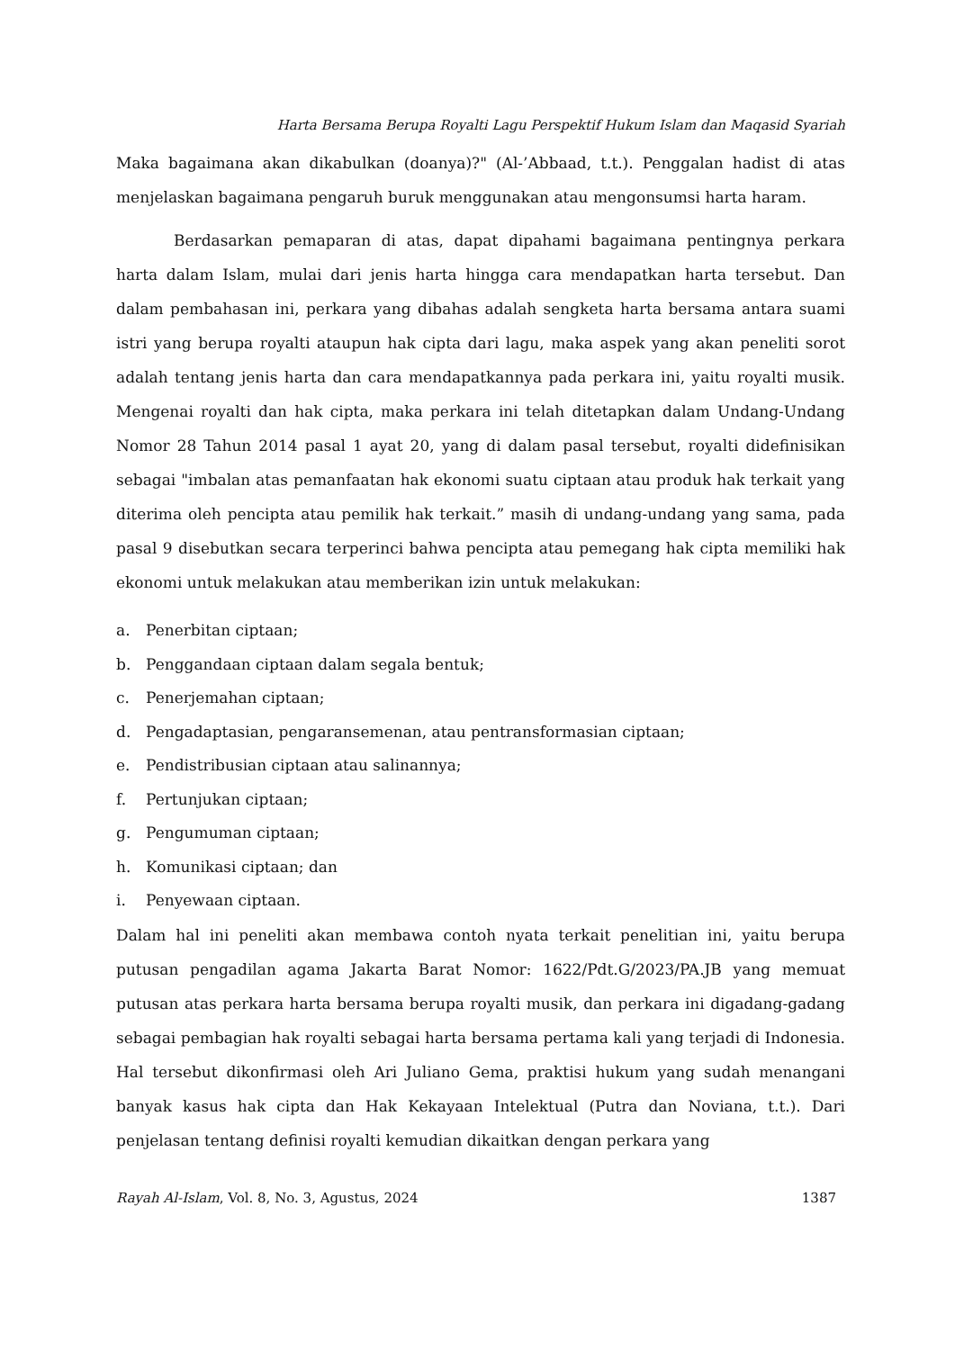Harta Bersama Berupa Royalti Lagu Perspektif Hukum Islam dan Maqasid Syariah
Maka bagaimana akan dikabulkan (doanya)?" (Al-’Abbaad, t.t.). Penggalan hadist di atas menjelaskan bagaimana pengaruh buruk menggunakan atau mengonsumsi harta haram.
Berdasarkan pemaparan di atas, dapat dipahami bagaimana pentingnya perkara harta dalam Islam, mulai dari jenis harta hingga cara mendapatkan harta tersebut. Dan dalam pembahasan ini, perkara yang dibahas adalah sengketa harta bersama antara suami istri yang berupa royalti ataupun hak cipta dari lagu, maka aspek yang akan peneliti sorot adalah tentang jenis harta dan cara mendapatkannya pada perkara ini, yaitu royalti musik. Mengenai royalti dan hak cipta, maka perkara ini telah ditetapkan dalam Undang-Undang Nomor 28 Tahun 2014 pasal 1 ayat 20, yang di dalam pasal tersebut, royalti didefinisikan sebagai "imbalan atas pemanfaatan hak ekonomi suatu ciptaan atau produk hak terkait yang diterima oleh pencipta atau pemilik hak terkait.” masih di undang-undang yang sama, pada pasal 9 disebutkan secara terperinci bahwa pencipta atau pemegang hak cipta memiliki hak ekonomi untuk melakukan atau memberikan izin untuk melakukan:
a. Penerbitan ciptaan;
b. Penggandaan ciptaan dalam segala bentuk;
c. Penerjemahan ciptaan;
d. Pengadaptasian, pengaransemenan, atau pentransformasian ciptaan;
e. Pendistribusian ciptaan atau salinannya;
f. Pertunjukan ciptaan;
g. Pengumuman ciptaan;
h. Komunikasi ciptaan; dan
i. Penyewaan ciptaan.
Dalam hal ini peneliti akan membawa contoh nyata terkait penelitian ini, yaitu berupa putusan pengadilan agama Jakarta Barat Nomor: 1622/Pdt.G/2023/PA.JB yang memuat putusan atas perkara harta bersama berupa royalti musik, dan perkara ini digadang-gadang sebagai pembagian hak royalti sebagai harta bersama pertama kali yang terjadi di Indonesia. Hal tersebut dikonfirmasi oleh Ari Juliano Gema, praktisi hukum yang sudah menangani banyak kasus hak cipta dan Hak Kekayaan Intelektual (Putra dan Noviana, t.t.). Dari penjelasan tentang definisi royalti kemudian dikaitkan dengan perkara yang
Rayah Al-Islam, Vol. 8, No. 3, Agustus, 2024
1387